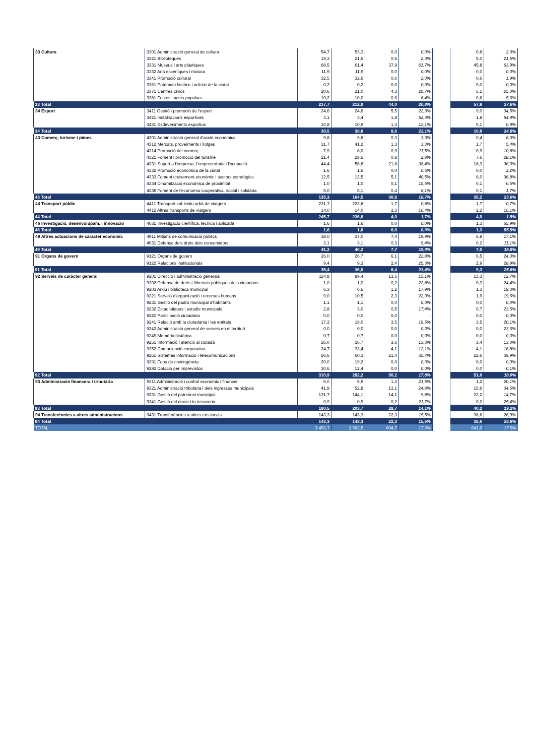| 33 Cultura | 3301 Administració general de cultura | 54,7 | 53,3 | 0,0 | 0,0% | | 0,8 | 2,0% |
| | 3321 Biblioteques | 19,3 | 21,6 | 0,5 | 2,3% | | 5,0 | 21,5% |
| | 3331 Museus i arts plàstiques | 68,5 | 61,4 | 37,9 | 61,7% | | 45,8 | 63,9% |
| | 3332 Arts escèniques i música | 11,9 | 11,9 | 0,0 | 0,0% | | 0,0 | 0,0% |
| | 3341 Promoció cultural | 32,5 | 32,6 | 0,6 | 2,0% | | 0,6 | 1,9% |
| | 3361 Patrimoni històric i artístic de la ciutat | 0,2 | 0,2 | 0,0 | 0,0% | | 0,0 | 0,0% |
| | 3371 Centres cívics | 20,6 | 21,0 | 4,3 | 20,7% | | 5,1 | 25,0% |
| | 3381 Festes i actes populars | 10,2 | 10,0 | 0,6 | 6,4% | | 0,6 | 5,6% |
| 33 Total | | 217,7 | 212,0 | 44,0 | 20,8% | | 57,9 | 27,6% |
| 34 Esport | 3411 Gestió i promoció de l'esport | 24,6 | 24,6 | 5,5 | 22,3% | | 9,0 | 34,5% |
| | 3421 Instal·lacions esportives | 3,1 | 3,4 | 1,8 | 52,3% | | 1,8 | 54,9% |
| | 3431 Esdeveniments esportius | 10,8 | 10,9 | 1,3 | 12,1% | | 0,1 | 0,9% |
| 34 Total | | 38,5 | 38,9 | 8,6 | 22,1% | | 10,9 | 24,8% |
| 43 Comerç, turisme i pimes | 4301 Administració general d'acció econòmica | 9,8 | 9,8 | 0,3 | 3,3% | | 0,4 | 6,3% |
| | 4312 Mercats, proveïments i llotges | 31,7 | 41,2 | 1,3 | 3,3% | | 1,7 | 5,4% |
| | 4314 Promoció del comerç | 7,9 | 8,0 | 0,9 | 11,5% | | 0,9 | 10,8% |
| | 4321 Foment i promoció del turisme | 21,4 | 28,5 | 0,8 | 2,8% | | 7,6 | 28,1% |
| | 4331 Suport a l'empresa, l'emprenedoria i l'ocupació | 44,4 | 56,8 | 21,8 | 38,4% | | 18,3 | 36,0% |
| | 4332 Promoció econòmica de la ciutat | 1,6 | 1,6 | 0,0 | 0,5% | | 0,0 | 2,2% |
| | 4333 Foment creixement econòmic i sectors estratègics | 12,5 | 12,5 | 5,1 | 40,5% | | 6,0 | 36,8% |
| | 4334 Dinamització econòmica de proximitat | 1,0 | 1,0 | 0,1 | 10,5% | | 0,1 | 6,6% |
| | 4335 Foment de l’economia cooperativa, social i solidària | 5,0 | 5,1 | 0,4 | 8,1% | | 0,1 | 1,7% |
| 43 Total | | 135,3 | 164,5 | 30,8 | 18,7% | | 35,2 | 23,6% |
| 44 Transport públic | 4411 Transport col·lectiu urbà de viatgers | 231,7 | 222,8 | 1,7 | 0,8% | | 1,7 | 0,7% |
| | 4412 Altres transports de viatgers | 14,0 | 14,0 | 2,3 | 16,4% | | 2,2 | 16,1% |
| 44 Total | | 245,7 | 236,8 | 4,0 | 1,7% | | 4,0 | 1,5% |
| 46 Investigació, desenvolupam. i innovació | 4631 Investigació científica, tècnica i aplicada | 1,6 | 1,6 | 0,0 | 0,0% | | 1,3 | 55,9% |
| 46 Total | | 1,6 | 1,6 | 0,0 | 0,0% | | 1,3 | 55,9% |
| 49 Altres actuacions de caràcter econòmic | 4911 Mitjans de comunicació públics | 38,0 | 37,0 | 7,4 | 19,9% | | 6,8 | 17,1% |
| | 4931 Defensa dels drets dels consumidors | 3,1 | 3,1 | 0,3 | 9,4% | | 0,2 | 11,1% |
| 49 Total | | 41,2 | 40,2 | 7,7 | 19,0% | | 7,0 | 16,8% |
| 91 Òrgans de govern | 9121 Òrgans de govern | 26,0 | 26,7 | 6,1 | 22,8% | | 6,5 | 24,3% |
| | 9122 Relacions institucionals | 9,4 | 9,3 | 2,4 | 25,3% | | 2,9 | 28,9% |
| 91 Total | | 35,4 | 36,0 | 8,4 | 23,4% | | 9,3 | 25,6% |
| 92 Serveis de caràcter general | 9201 Direcció i administració generals | 114,8 | 89,4 | 13,5 | 15,1% | | 13,3 | 12,7% |
| | 9202 Defensa de drets i llibertats públiques dels ciutadans | 1,0 | 1,0 | 0,2 | 22,8% | | 0,3 | 24,4% |
| | 9203 Arxiu i biblioteca municipal | 6,3 | 6,5 | 1,2 | 17,9% | | 1,3 | 19,3% |
| | 9221 Serveis d'organització i recursos humans | 9,0 | 10,5 | 2,3 | 22,0% | | 1,9 | 19,6% |
| | 9231 Gestió del padró municipal d'habitants | 1,1 | 1,1 | 0,0 | 0,0% | | 0,0 | 0,0% |
| | 9232 Estadístiques i estudis municipals | 2,8 | 3,0 | 0,5 | 17,4% | | 0,7 | 23,5% |
| | 9240 Participació ciutadana | 0,0 | 0,0 | 0,0 | - | | 0,0 | 0,0% |
| | 9241 Relació amb la ciutadania i les entitats | 17,2 | 18,0 | 3,5 | 19,5% | | 3,5 | 20,1% |
| | 9242 Administració general de serveis en el territori | 0,0 | 0,0 | 0,0 | 0,0% | | 0,0 | 23,6% |
| | 9249 Memòria històrica | 0,7 | 0,7 | 0,0 | 0,0% | | 0,0 | 0,0% |
| | 9251 Informació i atenció al ciutadà | 26,0 | 26,7 | 3,6 | 13,3% | | 3,4 | 13,0% |
| | 9252 Comunicació corporativa | 24,7 | 33,4 | 4,1 | 12,1% | | 4,1 | 16,8% |
| | 9261 Sistemes informació i telecomunicacions | 56,6 | 60,3 | 21,4 | 35,4% | | 22,6 | 39,9% |
| | 9291 Fons de contingència | 20,0 | 19,2 | 0,0 | 0,0% | | 0,0 | 0,0% |
| | 9292 Dotació per imprevistos | 30,6 | 12,4 | 0,0 | 0,0% | | 0,0 | 0,1% |
| 92 Total | | 310,9 | 282,2 | 50,2 | 17,8% | | 51,0 | 18,0% |
| 93 Administració financera i tributària | 9311 Administració i control econòmic i financer | 6,0 | 5,9 | 1,3 | 21,5% | | 1,2 | 20,1% |
| | 9321 Administració tributària i dels ingressos municipals | 41,9 | 52,8 | 13,1 | 24,8% | | 15,6 | 34,5% |
| | 9331 Gestió del patrimoni municipal | 131,7 | 144,1 | 14,1 | 9,8% | | 23,2 | 14,7% |
| | 9341 Gestió del deute i la tresoreria | 0,9 | 0,9 | 0,2 | 21,7% | | 0,2 | 25,4% |
| 93 Total | | 180,5 | 203,7 | 28,7 | 14,1% | | 40,2 | 19,2% |
| 94 Transferències a altres administracions | 9431 Transferències a altres ens locals | 143,3 | 143,3 | 22,3 | 15,5% | | 38,6 | 26,9% |
| 94 Total | | 143,3 | 143,3 | 22,3 | 15,5% | | 38,6 | 26,9% |
| TOTAL | | 3.453,7 | 3.562,5 | 604,7 | 17,0% | | 641,0 | 17,5% |